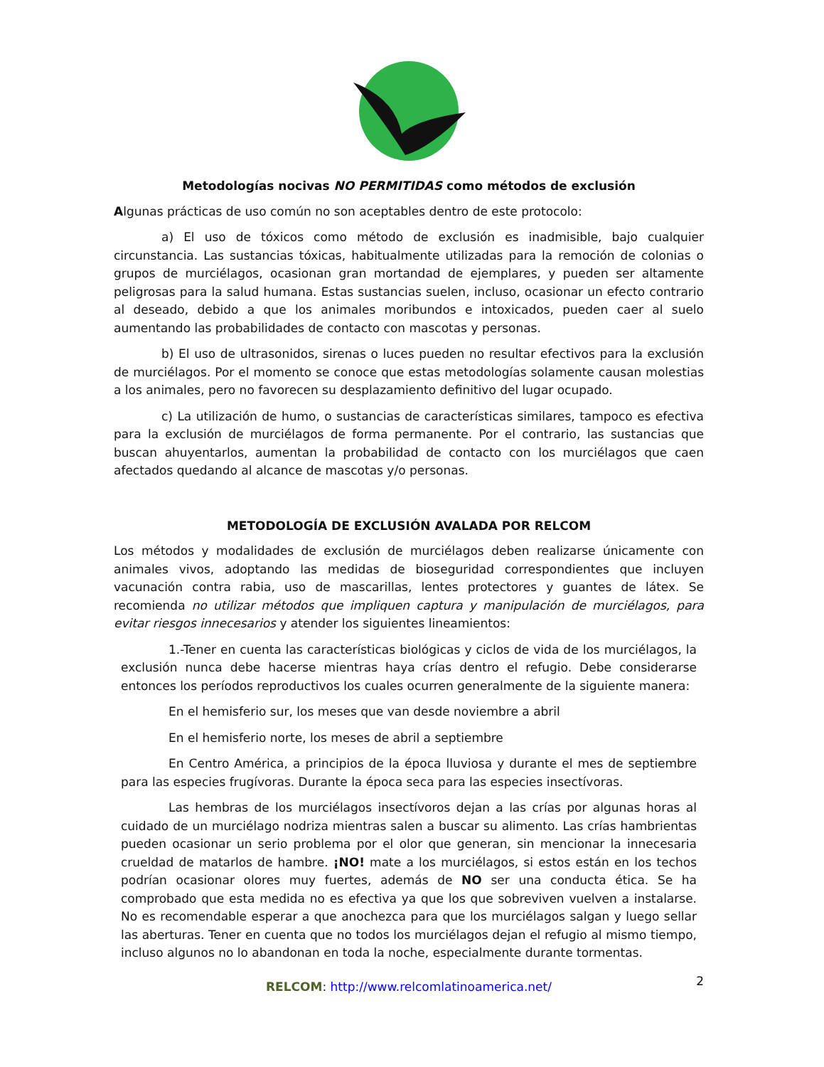Metodologías nocivas NO PERMITIDAS como métodos de exclusión
Algunas prácticas de uso común no son aceptables dentro de este protocolo:
a) El uso de tóxicos como método de exclusión es inadmisible, bajo cualquier circunstancia. Las sustancias tóxicas, habitualmente utilizadas para la remoción de colonias o grupos de murciélagos, ocasionan gran mortandad de ejemplares, y pueden ser altamente peligrosas para la salud humana. Estas sustancias suelen, incluso, ocasionar un efecto contrario al deseado, debido a que los animales moribundos e intoxicados, pueden caer al suelo aumentando las probabilidades de contacto con mascotas y personas.
b) El uso de ultrasonidos, sirenas o luces pueden no resultar efectivos para la exclusión de murciélagos. Por el momento se conoce que estas metodologías solamente causan molestias a los animales, pero no favorecen su desplazamiento definitivo del lugar ocupado.
c) La utilización de humo, o sustancias de características similares, tampoco es efectiva para la exclusión de murciélagos de forma permanente. Por el contrario, las sustancias que buscan ahuyentarlos, aumentan la probabilidad de contacto con los murciélagos que caen afectados quedando al alcance de mascotas y/o personas.
METODOLOGÍA DE EXCLUSIÓN AVALADA POR RELCOM
Los métodos y modalidades de exclusión de murciélagos deben realizarse únicamente con animales vivos, adoptando las medidas de bioseguridad correspondientes que incluyen vacunación contra rabia, uso de mascarillas, lentes protectores y guantes de látex. Se recomienda no utilizar métodos que impliquen captura y manipulación de murciélagos, para evitar riesgos innecesarios y atender los siguientes lineamientos:
1.-Tener en cuenta las características biológicas y ciclos de vida de los murciélagos, la exclusión nunca debe hacerse mientras haya crías dentro el refugio. Debe considerarse entonces los períodos reproductivos los cuales ocurren generalmente de la siguiente manera:
En el hemisferio sur, los meses que van desde noviembre a abril
En el hemisferio norte, los meses de abril a septiembre
En Centro América, a principios de la época lluviosa y durante el mes de septiembre para las especies frugívoras. Durante la época seca para las especies insectívoras.
Las hembras de los murciélagos insectívoros dejan a las crías por algunas horas al cuidado de un murciélago nodriza mientras salen a buscar su alimento. Las crías hambrientas pueden ocasionar un serio problema por el olor que generan, sin mencionar la innecesaria crueldad de matarlos de hambre. ¡NO! mate a los murciélagos, si estos están en los techos podrían ocasionar olores muy fuertes, además de NO ser una conducta ética. Se ha comprobado que esta medida no es efectiva ya que los que sobreviven vuelven a instalarse. No es recomendable esperar a que anochezca para que los murciélagos salgan y luego sellar las aberturas. Tener en cuenta que no todos los murciélagos dejan el refugio al mismo tiempo, incluso algunos no lo abandonan en toda la noche, especialmente durante tormentas.
RELCOM: http://www.relcomlatinoamerica.net/ 2